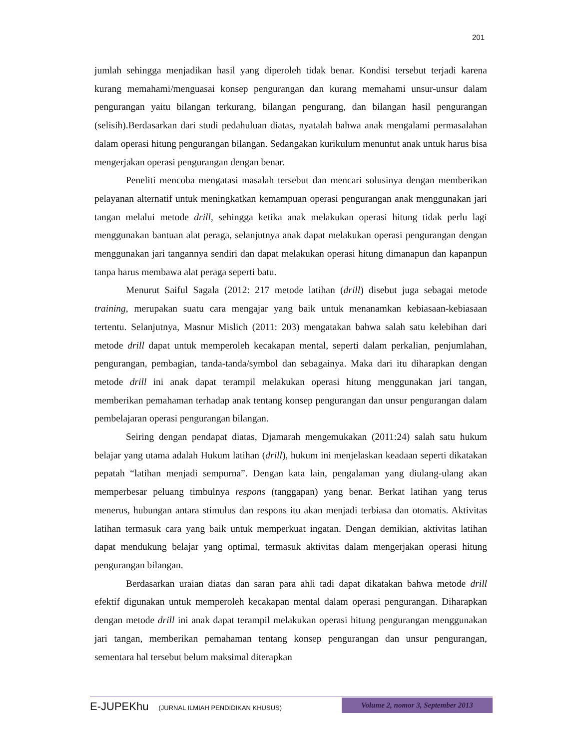201
jumlah sehingga menjadikan hasil yang diperoleh tidak benar. Kondisi tersebut terjadi karena kurang memahami/menguasai konsep pengurangan dan kurang memahami unsur-unsur dalam pengurangan yaitu bilangan terkurang, bilangan pengurang, dan bilangan hasil pengurangan (selisih).Berdasarkan dari studi pedahuluan diatas, nyatalah bahwa anak mengalami permasalahan dalam operasi hitung pengurangan bilangan. Sedangakan kurikulum menuntut anak untuk harus bisa mengerjakan operasi pengurangan dengan benar.
Peneliti mencoba mengatasi masalah tersebut dan mencari solusinya dengan memberikan pelayanan alternatif untuk meningkatkan kemampuan operasi pengurangan anak menggunakan jari tangan melalui metode drill, sehingga ketika anak melakukan operasi hitung tidak perlu lagi menggunakan bantuan alat peraga, selanjutnya anak dapat melakukan operasi pengurangan dengan menggunakan jari tangannya sendiri dan dapat melakukan operasi hitung dimanapun dan kapanpun tanpa harus membawa alat peraga seperti batu.
Menurut Saiful Sagala (2012: 217 metode latihan (drill) disebut juga sebagai metode training, merupakan suatu cara mengajar yang baik untuk menanamkan kebiasaan-kebiasaan tertentu. Selanjutnya, Masnur Mislich (2011: 203) mengatakan bahwa salah satu kelebihan dari metode drill dapat untuk memperoleh kecakapan mental, seperti dalam perkalian, penjumlahan, pengurangan, pembagian, tanda-tanda/symbol dan sebagainya. Maka dari itu diharapkan dengan metode drill ini anak dapat terampil melakukan operasi hitung menggunakan jari tangan, memberikan pemahaman terhadap anak tentang konsep pengurangan dan unsur pengurangan dalam pembelajaran operasi pengurangan bilangan.
Seiring dengan pendapat diatas, Djamarah mengemukakan (2011:24) salah satu hukum belajar yang utama adalah Hukum latihan (drill), hukum ini menjelaskan keadaan seperti dikatakan pepatah “latihan menjadi sempurna”. Dengan kata lain, pengalaman yang diulang-ulang akan memperbesar peluang timbulnya respons (tanggapan) yang benar. Berkat latihan yang terus menerus, hubungan antara stimulus dan respons itu akan menjadi terbiasa dan otomatis. Aktivitas latihan termasuk cara yang baik untuk memperkuat ingatan. Dengan demikian, aktivitas latihan dapat mendukung belajar yang optimal, termasuk aktivitas dalam mengerjakan operasi hitung pengurangan bilangan.
Berdasarkan uraian diatas dan saran para ahli tadi dapat dikatakan bahwa metode drill efektif digunakan untuk memperoleh kecakapan mental dalam operasi pengurangan. Diharapkan dengan metode drill ini anak dapat terampil melakukan operasi hitung pengurangan menggunakan jari tangan, memberikan pemahaman tentang konsep pengurangan dan unsur pengurangan, sementara hal tersebut belum maksimal diterapkan
E-JUPEKhu (JURNAL ILMIAH PENDIDIKAN KHUSUS)
Volume 2, nomor 3, September 2013